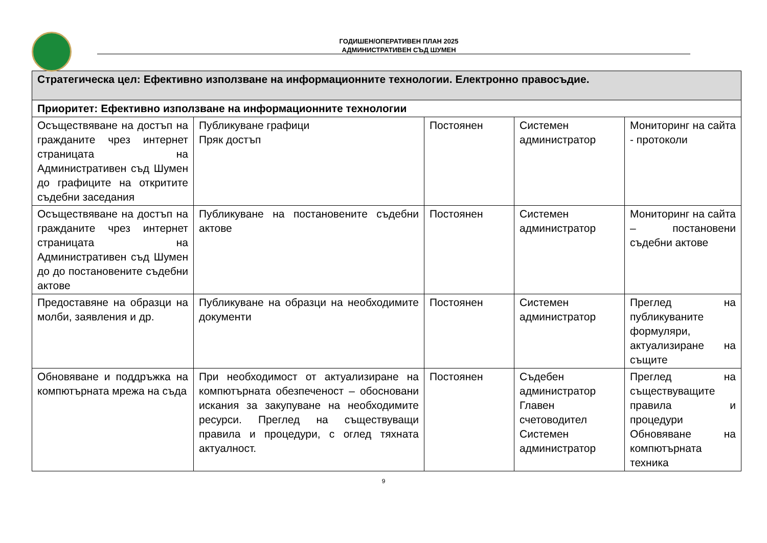ГОДИШЕН/ОПЕРАТИВЕН ПЛАН 2025
АДМИНИСТРАТИВЕН СЪД ШУМЕН
| Стратегическа цел: Ефективно използване на информационните технологии. Електронно правосъдие. | | | | |
| Приоритет: Ефективно използване на информационните технологии | | | | |
| Осъществяване на достъп на гражданите чрез интернет страницата на Административен съд Шумен до графиците на откритите съдебни заседания | Публикуване графици Пряк достъп | Постоянен | Системен администратор | Мониторинг на сайта - протоколи |
| Осъществяване на достъп на гражданите чрез интернет страницата на Административен съд Шумен до до постановените съдебни актове | Публикуване на постановените съдебни актове | Постоянен | Системен администратор | Мониторинг на сайта – постановени съдебни актове |
| Предоставяне на образци на молби, заявления и др. | Публикуване на образци на необходимите документи | Постоянен | Системен администратор | Преглед на публикуваните формуляри, актуализиране на същите |
| Обновяване и поддръжка на компютърната мрежа на съда | При необходимост от актуализиране на компютърната обезпеченост – обосновани искания за закупуване на необходимите ресурси. Преглед на съществуващи правила и процедури, с оглед тяхната актуалност. | Постоянен | Съдебен администратор Главен счетоводител Системен администратор | Преглед на съществуващите правила и процедури Обновяване на компютърната техника |
9